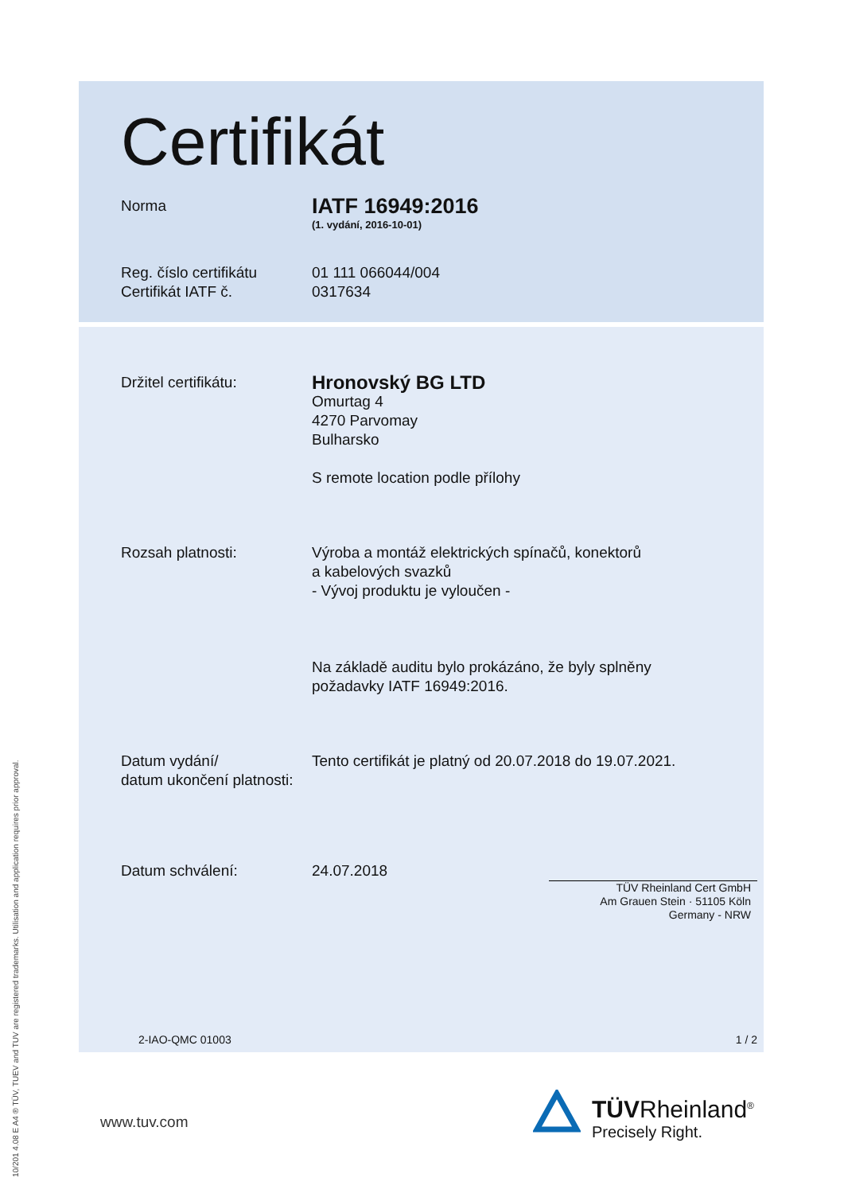10/201 4.08 E A4 ® TÜV, TUEV and TUV are registered trademarks. Utilisation and application requires prior approval.
Certifikát
Norma
IATF 16949:2016
(1. vydání, 2016-10-01)
Reg. číslo certifikátu
Certifikát IATF č.
01 111 066044/004
0317634
Držitel certifikátu:
Hronovský BG LTD
Omurtag 4
4270 Parvomay
Bulharsko
S remote location podle přílohy
Rozsah platnosti: Výroba a montáž elektrických spínačů, konektorů
a kabelových svazků
- Vývoj produktu je vyloučen -
Na základě auditu bylo prokázáno, že byly splněny
požadavky IATF 16949:2016.
Datum vydání/
datum ukončení platnosti:
Tento certifikát je platný od 20.07.2018 do 19.07.2021.
Datum schválení: 24.07.2018
TÜV Rheinland Cert GmbH
Am Grauen Stein · 51105 Köln
Germany - NRW
2-IAO-QMC 01003 1 / 2
www.tuv.com
TÜVRheinland<sup>®</sup>
Precisely Right.